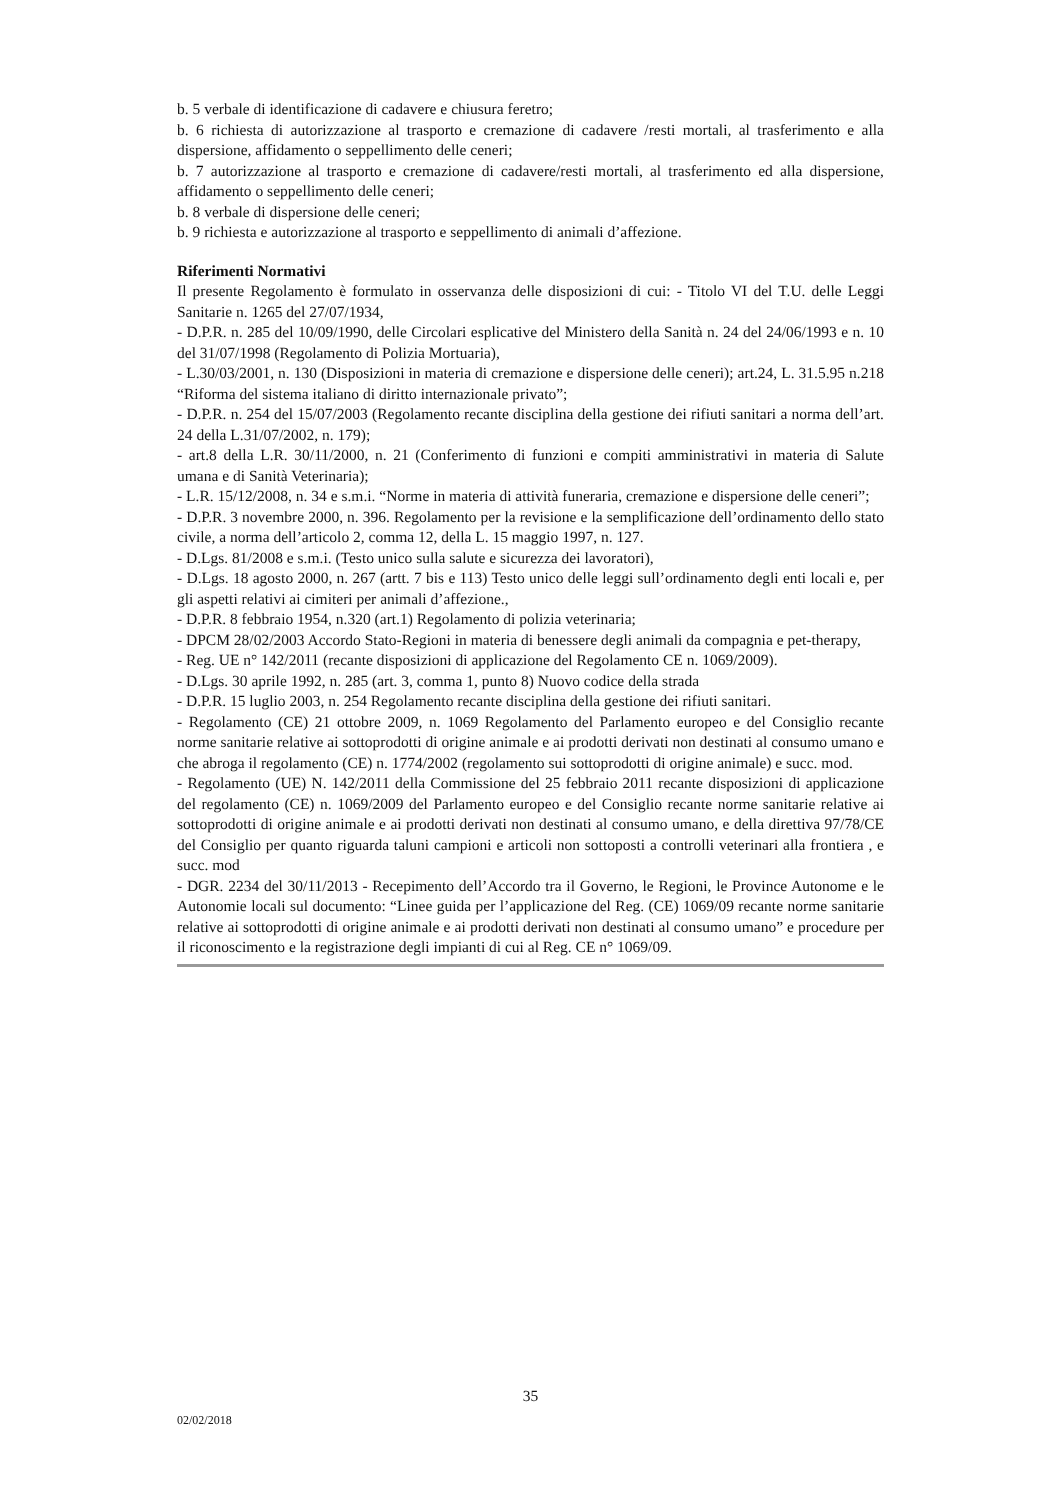b. 5 verbale di identificazione di cadavere e chiusura feretro;
b. 6 richiesta di autorizzazione al trasporto e cremazione di cadavere /resti mortali, al trasferimento e alla dispersione, affidamento o seppellimento delle ceneri;
b. 7 autorizzazione al trasporto e cremazione di cadavere/resti mortali, al trasferimento ed alla dispersione, affidamento o seppellimento delle ceneri;
b. 8 verbale di dispersione delle ceneri;
b. 9 richiesta e autorizzazione al trasporto e seppellimento di animali d’affezione.
Riferimenti Normativi
Il presente Regolamento è formulato in osservanza delle disposizioni di cui: - Titolo VI del T.U. delle Leggi Sanitarie n. 1265 del 27/07/1934,
- D.P.R. n. 285 del 10/09/1990, delle Circolari esplicative del Ministero della Sanità n. 24 del 24/06/1993 e n. 10 del 31/07/1998 (Regolamento di Polizia Mortuaria),
- L.30/03/2001, n. 130 (Disposizioni in materia di cremazione e dispersione delle ceneri); art.24, L. 31.5.95 n.218 “Riforma del sistema italiano di diritto internazionale privato”;
- D.P.R. n. 254 del 15/07/2003 (Regolamento recante disciplina della gestione dei rifiuti sanitari a norma dell’art. 24 della L.31/07/2002, n. 179);
- art.8 della L.R. 30/11/2000, n. 21 (Conferimento di funzioni e compiti amministrativi in materia di Salute umana e di Sanità Veterinaria);
- L.R. 15/12/2008, n. 34 e s.m.i. “Norme in materia di attività funeraria, cremazione e dispersione delle ceneri”;
- D.P.R. 3 novembre 2000, n. 396. Regolamento per la revisione e la semplificazione dell’ordinamento dello stato civile, a norma dell’articolo 2, comma 12, della L. 15 maggio 1997, n. 127.
- D.Lgs. 81/2008 e s.m.i. (Testo unico sulla salute e sicurezza dei lavoratori),
- D.Lgs. 18 agosto 2000, n. 267 (artt. 7 bis e 113) Testo unico delle leggi sull’ordinamento degli enti locali e, per gli aspetti relativi ai cimiteri per animali d’affezione.,
- D.P.R. 8 febbraio 1954, n.320 (art.1) Regolamento di polizia veterinaria;
- DPCM 28/02/2003 Accordo Stato-Regioni in materia di benessere degli animali da compagnia e pet-therapy,
- Reg. UE n° 142/2011 (recante disposizioni di applicazione del Regolamento CE n. 1069/2009).
- D.Lgs. 30 aprile 1992, n. 285 (art. 3, comma 1, punto 8) Nuovo codice della strada
- D.P.R. 15 luglio 2003, n. 254 Regolamento recante disciplina della gestione dei rifiuti sanitari.
- Regolamento (CE) 21 ottobre 2009, n. 1069 Regolamento del Parlamento europeo e del Consiglio recante norme sanitarie relative ai sottoprodotti di origine animale e ai prodotti derivati non destinati al consumo umano e che abroga il regolamento (CE) n. 1774/2002 (regolamento sui sottoprodotti di origine animale) e succ. mod.
- Regolamento (UE) N. 142/2011 della Commissione del 25 febbraio 2011 recante disposizioni di applicazione del regolamento (CE) n. 1069/2009 del Parlamento europeo e del Consiglio recante norme sanitarie relative ai sottoprodotti di origine animale e ai prodotti derivati non destinati al consumo umano, e della direttiva 97/78/CE del Consiglio per quanto riguarda taluni campioni e articoli non sottoposti a controlli veterinari alla frontiera , e succ. mod
- DGR. 2234 del 30/11/2013 - Recepimento dell’Accordo tra il Governo, le Regioni, le Province Autonome e le Autonomie locali sul documento: “Linee guida per l’applicazione del Reg. (CE) 1069/09 recante norme sanitarie relative ai sottoprodotti di origine animale e ai prodotti derivati non destinati al consumo umano” e procedure per il riconoscimento e la registrazione degli impianti di cui al Reg. CE n° 1069/09.
35
02/02/2018